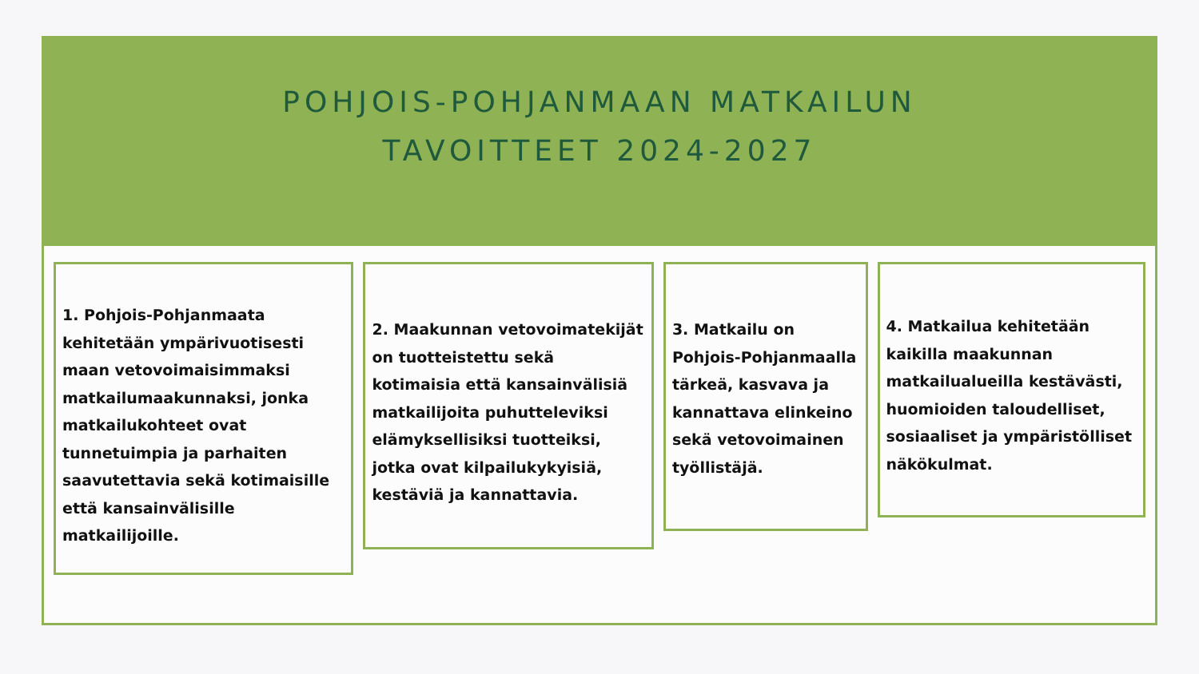POHJOIS-POHJANMAAN MATKAILUN
TAVOITTEET 2024-2027
1. Pohjois-Pohjanmaata kehitetään ympärivuotisesti maan vetovoimaisimmaksi matkailumaakunnaksi, jonka matkailukohteet ovat tunnetuimpia ja parhaiten saavutettavia sekä kotimaisille että kansainvälisille matkailijoille.
2. Maakunnan vetovoimatekijät on tuotteistettu sekä kotimaisia että kansainvälisiä matkailijoita puhutteleviksi elämyksellisiksi tuotteiksi, jotka ovat kilpailukykyisiä, kestäviä ja kannattavia.
3. Matkailu on Pohjois-Pohjanmaalla tärkeä, kasvava ja kannattava elinkeino sekä vetovoimainen työllistäjä.
4. Matkailua kehitetään kaikilla maakunnan matkailualueilla kestävästi, huomioiden taloudelliset, sosiaaliset ja ympäristölliset näkökulmat.